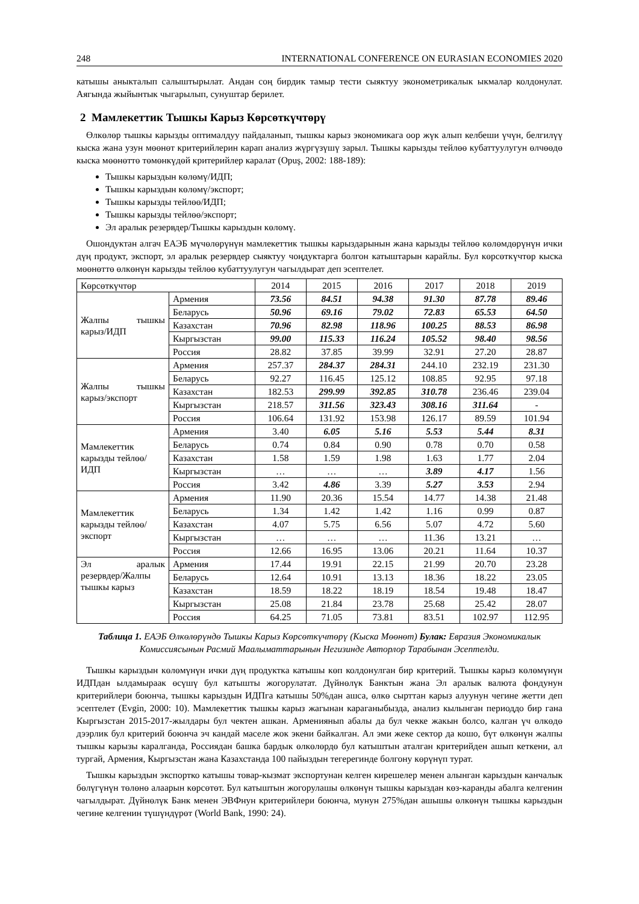248 INTERNATIONAL CONFERENCE ON EURASIAN ECONOMIES 2020
катышы аныкталып салыштырылат. Андан соң бирдик тамыр тести сыяктуу эконометрикалык ыкмалар колдонулат. Аягында жыйынтык чыгарылып, сунуштар берилет.
2 Мамлекеттик Тышкы Карыз Көрсөткүчтөрү
Өлкөлөр тышкы карызды оптималдуу пайдаланып, тышкы карыз экономикага оор жүк алып келбеши үчүн, белгилүү кыска жана узун мөөнөт критерийлерин карап анализ жүргүзүшү зарыл. Тышкы карызды тейлөө кубаттуулугун өлчөөдө кыска мөөнөттө төмөнкүдөй критерийлер каралат (Opuş, 2002: 188-189):
Тышкы карыздын көлөмү/ИДП;
Тышкы карыздын көлөмү/экспорт;
Тышкы карызды тейлөө/ИДП;
Тышкы карызды тейлөө/экспорт;
Эл аралык резервдер/Тышкы карыздын көлөмү.
Ошондуктан алгач ЕАЭБ мүчөлөрүнүн мамлекеттик тышкы карыздарынын жана карызды тейлөө көлөмдөрүнүн ички дүң продукт, экспорт, эл аралык резервдер сыяктуу чоңдуктарга болгон катыштарын карайлы. Бул көрсөткүчтөр кыска мөөнөттө өлкөнүн карызды тейлөө кубаттуулугун чагылдырат деп эсептелет.
| Көрсөткүчтөр | | 2014 | 2015 | 2016 | 2017 | 2018 | 2019 |
| Жалпы тышкы карыз/ИДП | Армения | 73.56 | 84.51 | 94.38 | 91.30 | 87.78 | 89.46 |
| | Беларусь | 50.96 | 69.16 | 79.02 | 72.83 | 65.53 | 64.50 |
| | Казахстан | 70.96 | 82.98 | 118.96 | 100.25 | 88.53 | 86.98 |
| | Кыргызстан | 99.00 | 115.33 | 116.24 | 105.52 | 98.40 | 98.56 |
| | Россия | 28.82 | 37.85 | 39.99 | 32.91 | 27.20 | 28.87 |
| Жалпы тышкы карыз/экспорт | Армения | 257.37 | 284.37 | 284.31 | 244.10 | 232.19 | 231.30 |
| | Беларусь | 92.27 | 116.45 | 125.12 | 108.85 | 92.95 | 97.18 |
| | Казахстан | 182.53 | 299.99 | 392.85 | 310.78 | 236.46 | 239.04 |
| | Кыргызстан | 218.57 | 311.56 | 323.43 | 308.16 | 311.64 | - |
| | Россия | 106.64 | 131.92 | 153.98 | 126.17 | 89.59 | 101.94 |
| Мамлекеттик карызды тейлөө/ИДП | Армения | 3.40 | 6.05 | 5.16 | 5.53 | 5.44 | 8.31 |
| | Беларусь | 0.74 | 0.84 | 0.90 | 0.78 | 0.70 | 0.58 |
| | Казахстан | 1.58 | 1.59 | 1.98 | 1.63 | 1.77 | 2.04 |
| | Кыргызстан | … | … | … | 3.89 | 4.17 | 1.56 |
| | Россия | 3.42 | 4.86 | 3.39 | 5.27 | 3.53 | 2.94 |
| Мамлекеттик карызды тейлөө/экспорт | Армения | 11.90 | 20.36 | 15.54 | 14.77 | 14.38 | 21.48 |
| | Беларусь | 1.34 | 1.42 | 1.42 | 1.16 | 0.99 | 0.87 |
| | Казахстан | 4.07 | 5.75 | 6.56 | 5.07 | 4.72 | 5.60 |
| | Кыргызстан | … | … | … | 11.36 | 13.21 | … |
| | Россия | 12.66 | 16.95 | 13.06 | 20.21 | 11.64 | 10.37 |
| Эл аралык резервдер/Жалпы тышкы карыз | Армения | 17.44 | 19.91 | 22.15 | 21.99 | 20.70 | 23.28 |
| | Беларусь | 12.64 | 10.91 | 13.13 | 18.36 | 18.22 | 23.05 |
| | Казахстан | 18.59 | 18.22 | 18.19 | 18.54 | 19.48 | 18.47 |
| | Кыргызстан | 25.08 | 21.84 | 23.78 | 25.68 | 25.42 | 28.07 |
| | Россия | 64.25 | 71.05 | 73.81 | 83.51 | 102.97 | 112.95 |
Таблица 1. ЕАЭБ Өлкөлөрүндө Тышкы Карыз Көрсөткүчтөрү (Кыска Мөөнөт) Булак: Евразия Экономикалык Комиссиясынын Расмий Маалыматтарынын Негизинде Авторлор Тарабынан Эсептелди.
Тышкы карыздын көлөмүнүн ички дүң продуктка катышы көп колдонулган бир критерий. Тышкы карыз көлөмүнүн ИДПдан ылдамыраак өсүшү бул катышты жогорулатат. Дүйнөлүк Банктын жана Эл аралык валюта фондунун критерийлери боюнча, тышкы карыздын ИДПга катышы 50%дан ашса, өлкө сырттан карыз алуунун чегине жетти деп эсептелет (Evgin, 2000: 10). Мамлекеттик тышкы карыз жагынан караганыбызда, анализ кылынган периоддо бир гана Кыргызстан 2015-2017-жылдары бул чектен ашкан. Арменияныn абалы да бул чекке жакын болсо, калган үч өлкөдө дээрлик бул критерий боюнча эч кандай маселе жок экени байкалган. Ал эми жеке сектор да кошо, бүт өлкөнүн жалпы тышкы карызы каралганда, Россиядан башка бардык өлкөлөрдө бул катыштын аталган критерийден ашып кеткени, ал тургай, Армения, Кыргызстан жана Казахстанда 100 пайыздын тегерегинде болгону көрүнүп турат.
Тышкы карыздын экспортко катышы товар-кызмат экспортунан келген кирешелер менен алынган карыздын канчалык бөлүгүнүн төлөнө алаарын көрсөтөт. Бул катыштын жогорулашы өлкөнүн тышкы карыздан көз-каранды абалга келгенин чагылдырат. Дүйнөлүк Банк менен ЭВФнун критерийлери боюнча, мунун 275%дан ашышы өлкөнүн тышкы карыздын чегине келгенин түшүндүрөт (World Bank, 1990: 24).